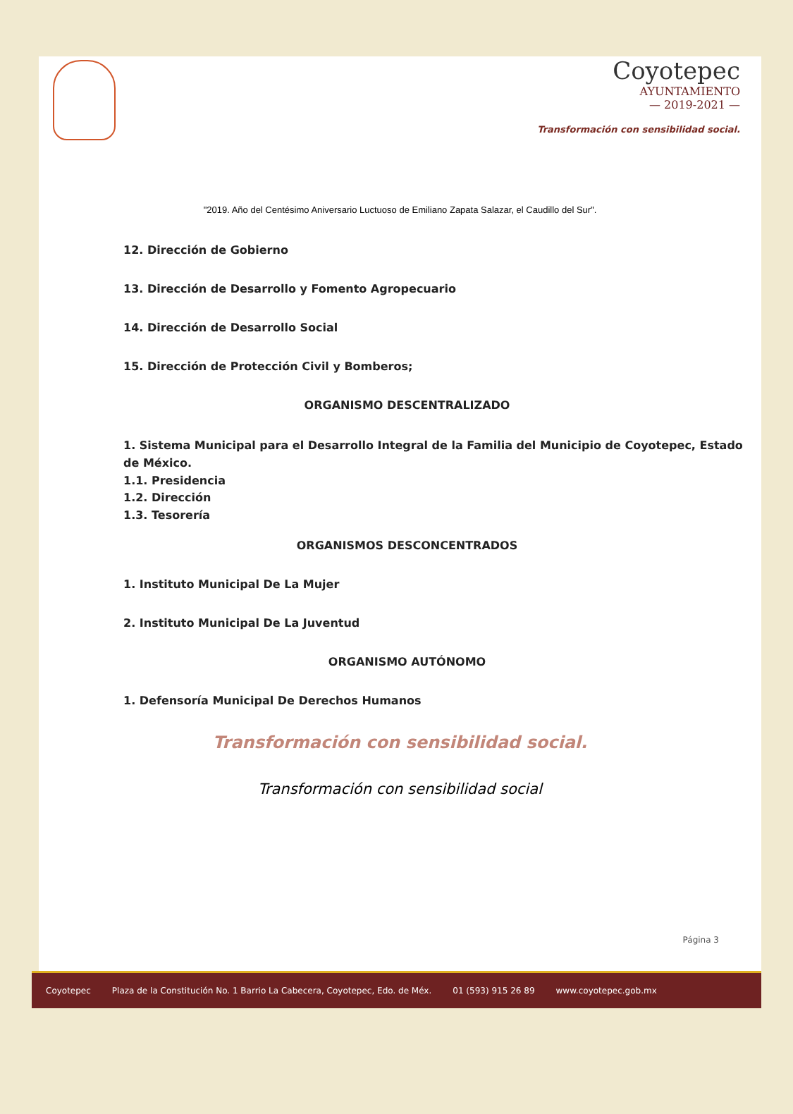Coyotepec
AYUNTAMIENTO
— 2019-2021 —
Transformación con sensibilidad social.
"2019. Año del Centésimo Aniversario Luctuoso de Emiliano Zapata Salazar, el Caudillo del Sur".
12. Dirección de Gobierno
13. Dirección de Desarrollo y Fomento Agropecuario
14. Dirección de Desarrollo Social
15. Dirección de Protección Civil y Bomberos;
ORGANISMO DESCENTRALIZADO
1. Sistema Municipal para el Desarrollo Integral de la Familia del Municipio de Coyotepec, Estado de México.
1.1. Presidencia
1.2. Dirección
1.3. Tesorería
ORGANISMOS DESCONCENTRADOS
1. Instituto Municipal De La Mujer
2. Instituto Municipal De La Juventud
ORGANISMO AUTÓNOMO
1. Defensoría Municipal De Derechos Humanos
Transformación con sensibilidad social.
Transformación con sensibilidad social
Página 3
Coyotepec Plaza de la Constitución No. 1 Barrio La Cabecera, Coyotepec, Edo. de Méx. 01 (593) 915 26 89 www.coyotepec.gob.mx